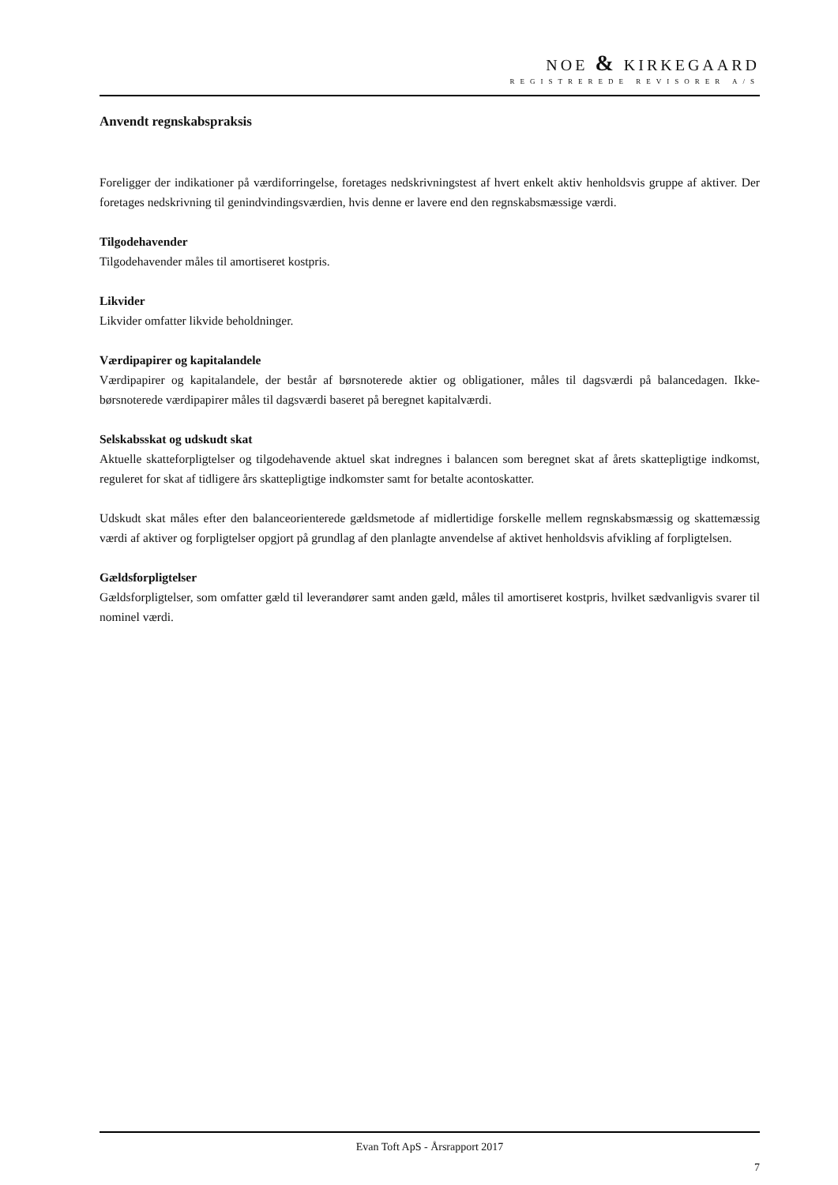NOE & KIRKEGAARD
REGISTREREDE REVISORER A/S
Anvendt regnskabspraksis
Foreligger der indikationer på værdiforringelse, foretages nedskrivningstest af hvert enkelt aktiv henholdsvis gruppe af aktiver. Der foretages nedskrivning til genindvindingsværdien, hvis denne er lavere end den regnskabsmæssige værdi.
Tilgodehavender
Tilgodehavender måles til amortiseret kostpris.
Likvider
Likvider omfatter likvide beholdninger.
Værdipapirer og kapitalandele
Værdipapirer og kapitalandele, der består af børsnoterede aktier og obligationer, måles til dagsværdi på balancedagen. Ikke-børsnoterede værdipapirer måles til dagsværdi baseret på beregnet kapitalværdi.
Selskabsskat og udskudt skat
Aktuelle skatteforpligtelser og tilgodehavende aktuel skat indregnes i balancen som beregnet skat af årets skattepligtige indkomst, reguleret for skat af tidligere års skattepligtige indkomster samt for betalte acontoskatter.
Udskudt skat måles efter den balanceorienterede gældsmetode af midlertidige forskelle mellem regnskabsmæssig og skattemæssig værdi af aktiver og forpligtelser opgjort på grundlag af den planlagte anvendelse af aktivet henholdsvis afvikling af forpligtelsen.
Gældsforpligtelser
Gældsforpligtelser, som omfatter gæld til leverandører samt anden gæld, måles til amortiseret kostpris, hvilket sædvanligvis svarer til nominel værdi.
Evan Toft ApS - Årsrapport 2017
7